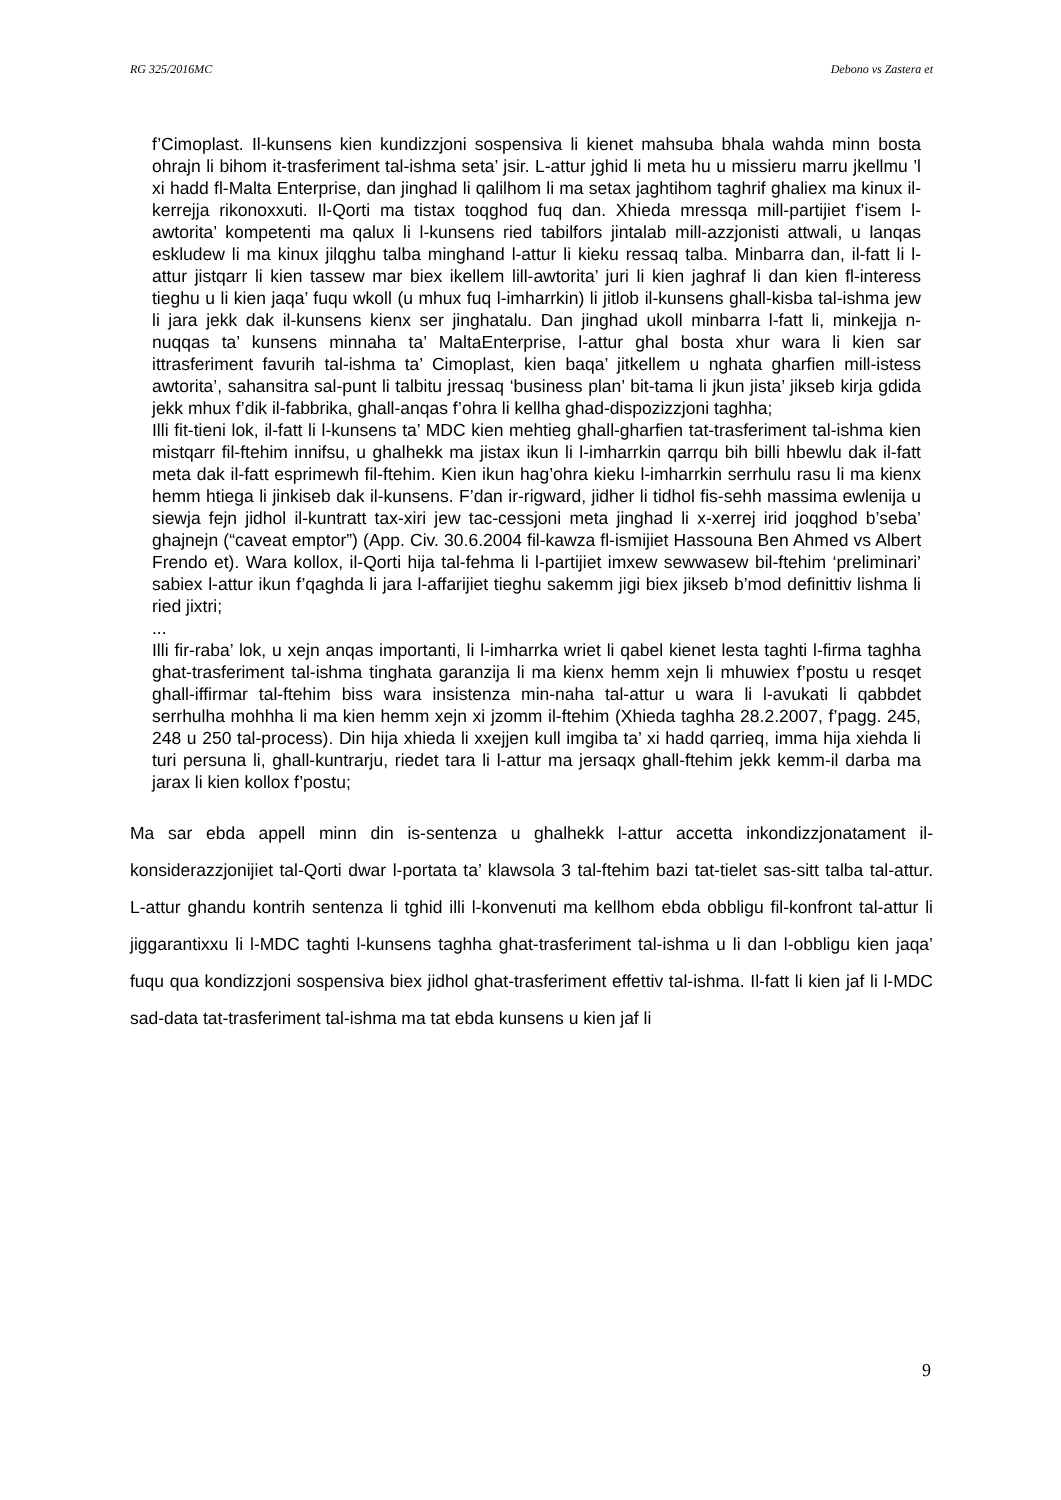RG 325/2016MC Debono vs Zastera et
f’Cimoplast. Il-kunsens kien kundizzjoni sospensiva li kienet mahsuba bhala wahda minn bosta ohrajn li bihom it-trasferiment tal-ishma seta’ jsir. L-attur jghid li meta hu u missieru marru jkellmu ’l xi hadd fl-Malta Enterprise, dan jinghad li qalilhom li ma setax jaghtihom taghrif ghaliex ma kinux il-kerrejja rikonoxxuti. Il-Qorti ma tistax toqghod fuq dan. Xhieda mressqa mill-partijiet f’isem l-awtorita’ kompetenti ma qalux li l-kunsens ried tabilfors jintalab mill-azzjonisti attwali, u lanqas eskludew li ma kinux jilqghu talba minghand l-attur li kieku ressaq talba. Minbarra dan, il-fatt li l-attur jistqarr li kien tassew mar biex ikellem lill-awtorita’ juri li kien jaghraf li dan kien fl-interess tieghu u li kien jaqa’ fuqu wkoll (u mhux fuq l-imharrkin) li jitlob il-kunsens ghall-kisba tal-ishma jew li jara jekk dak il-kunsens kienx ser jinghatalu. Dan jinghad ukoll minbarra l-fatt li, minkejja n-nuqqas ta’ kunsens minnaha ta’ MaltaEnterprise, l-attur ghal bosta xhur wara li kien sar ittrasferiment favurih tal-ishma ta’ Cimoplast, kien baqa’ jitkellem u nghata gharfien mill-istess awtorita’, sahansitra sal-punt li talbitu jressaq ‘business plan’ bit-tama li jkun jista’ jikseb kirja gdida jekk mhux f’dik il-fabbrika, ghall-anqas f’ohra li kellha ghad-dispozizzjoni taghha;
Illi fit-tieni lok, il-fatt li l-kunsens ta’ MDC kien mehtieg ghall-gharfien tat-trasferiment tal-ishma kien mistqarr fil-ftehim innifsu, u ghalhekk ma jistax ikun li l-imharrkin qarrqu bih billi hbewlu dak il-fatt meta dak il-fatt esprimewh fil-ftehim. Kien ikun hag’ohra kieku l-imharrkin serrhulu rasu li ma kienx hemm htiega li jinkiseb dak il-kunsens. F’dan ir-rigward, jidher li tidhol fis-sehh massima ewlenija u siewja fejn jidhol il-kuntratt tax-xiri jew tac-cessjoni meta jinghad li x-xerrej irid joqghod b’seba’ ghajnejn (“caveat emptor”) (App. Civ. 30.6.2004 fil-kawza fl-ismijiet Hassouna Ben Ahmed vs Albert Frendo et). Wara kollox, il-Qorti hija tal-fehma li l-partijiet imxew sewwasew bil-ftehim ‘preliminari’ sabiex l-attur ikun f’qaghda li jara l-affarijiet tieghu sakemm jigi biex jikseb b’mod definittiv lishma li ried jixtri;
...
Illi fir-raba’ lok, u xejn anqas importanti, li l-imharrka wriet li qabel kienet lesta taghti l-firma taghha ghat-trasferiment tal-ishma tinghata garanzija li ma kienx hemm xejn li mhuwiex f’postu u resqet ghall-iffirmar tal-ftehim biss wara insistenza min-naha tal-attur u wara li l-avukati li qabbdet serrhulha mohhha li ma kien hemm xejn xi jzomm il-ftehim (Xhieda taghha 28.2.2007, f’pagg. 245, 248 u 250 tal-process). Din hija xhieda li xxejjen kull imgiba ta’ xi hadd qarrieq, imma hija xiehda li turi persuna li, ghall-kuntrarju, riedet tara li l-attur ma jersaqx ghall-ftehim jekk kemm-il darba ma jarax li kien kollox f’postu;
Ma sar ebda appell minn din is-sentenza u ghalhekk l-attur accetta inkondizzjonatament il-konsiderazzjonijiet tal-Qorti dwar l-portata ta’ klawsola 3 tal-ftehim bazi tat-tielet sas-sitt talba tal-attur. L-attur ghandu kontrih sentenza li tghid illi l-konvenuti ma kellhom ebda obbligu fil-konfront tal-attur li jiggarantixxu li l-MDC taghti l-kunsens taghha ghat-trasferiment tal-ishma u li dan l-obbligu kien jaqa’ fuqu qua kondizzjoni sospensiva biex jidhol ghat-trasferiment effettiv tal-ishma. Il-fatt li kien jaf li l-MDC sad-data tat-trasferiment tal-ishma ma tat ebda kunsens u kien jaf li
9